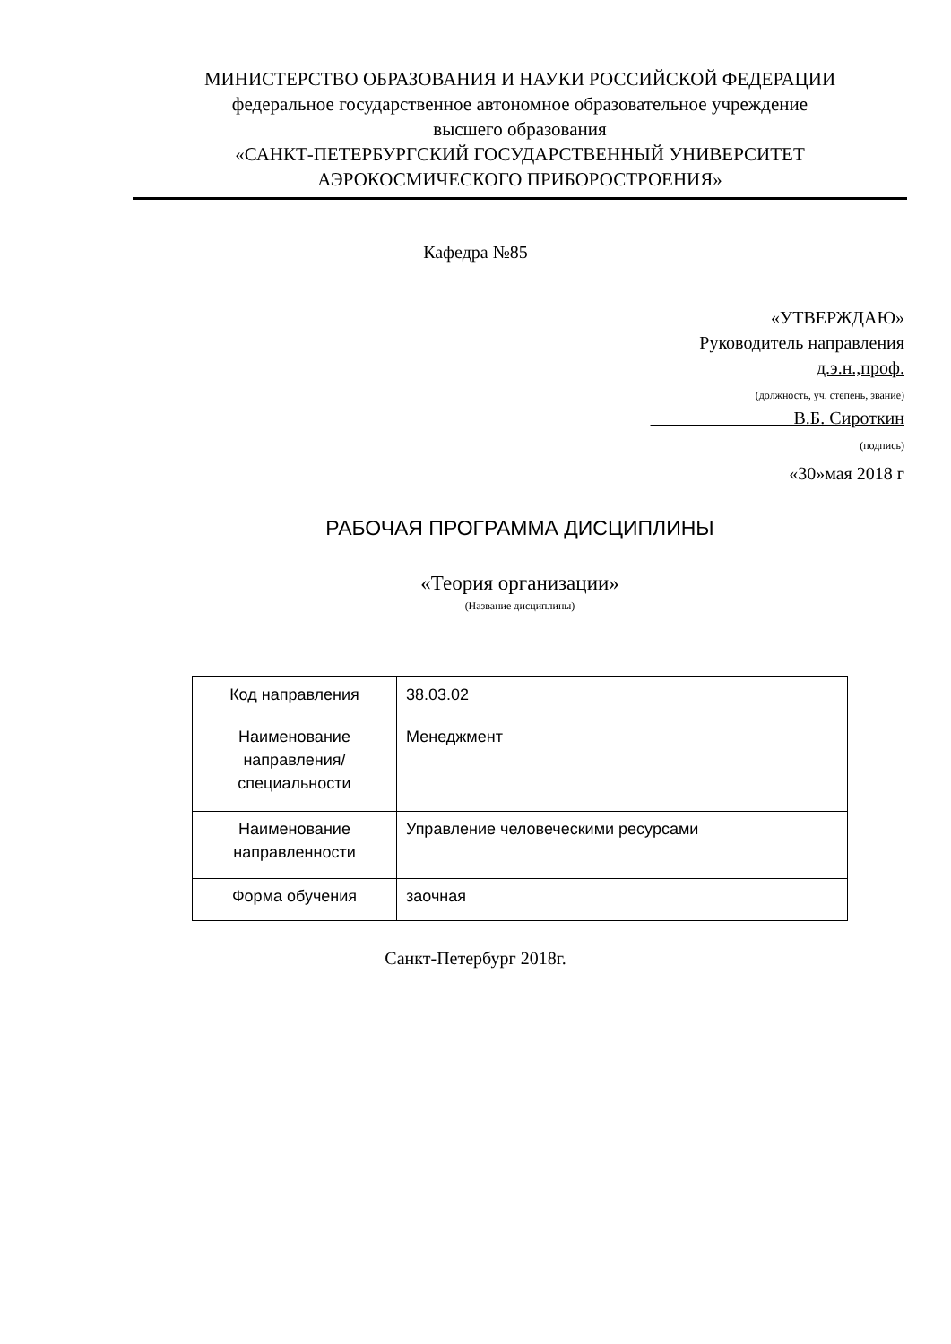МИНИСТЕРСТВО ОБРАЗОВАНИЯ И НАУКИ РОССИЙСКОЙ ФЕДЕРАЦИИ
федеральное государственное автономное образовательное учреждение
высшего образования
«САНКТ-ПЕТЕРБУРГСКИЙ ГОСУДАРСТВЕННЫЙ УНИВЕРСИТЕТ
АЭРОКОСМИЧЕСКОГО ПРИБОРОСТРОЕНИЯ»
Кафедра №85
«УТВЕРЖДАЮ»
Руководитель направления
д.э.н.,проф.
(должность, уч. степень, звание)
В.Б. Сироткин
(подпись)
«30»мая 2018 г
РАБОЧАЯ ПРОГРАММА ДИСЦИПЛИНЫ
«Теория организации»
(Название дисциплины)
| Код направления | 38.03.02 |
| Наименование направления/ специальности | Менеджмент |
| Наименование направленности | Управление человеческими ресурсами |
| Форма обучения | заочная |
Санкт-Петербург 2018г.